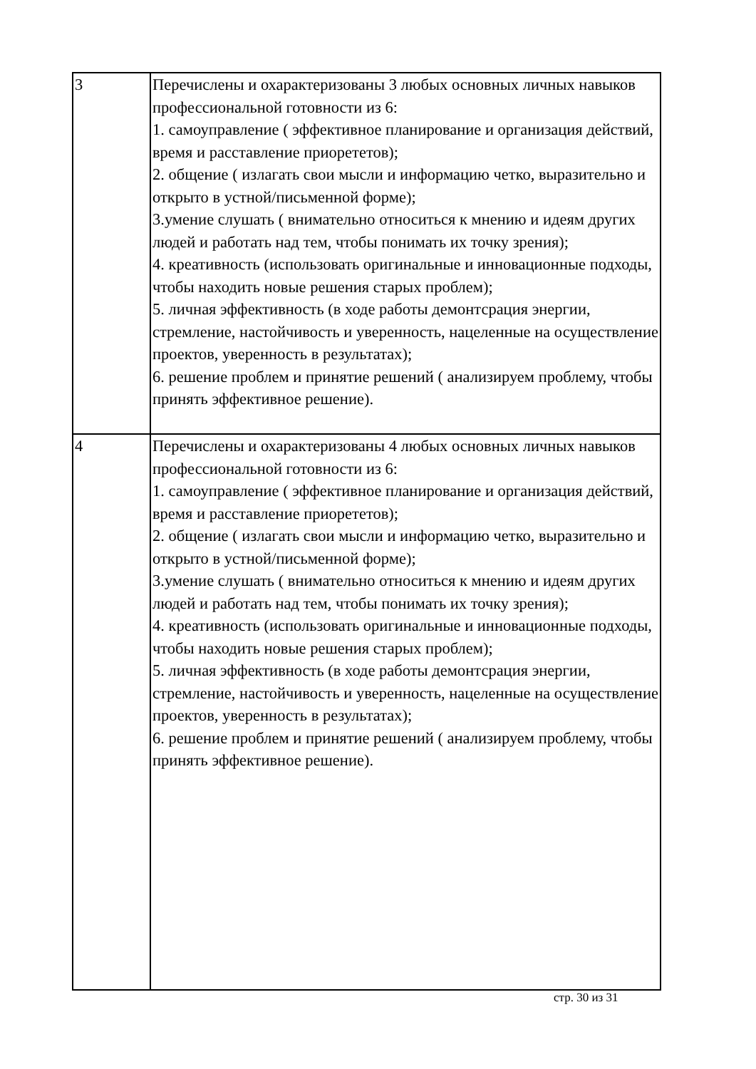| 3 | Перечислены и охарактеризованы 3 любых основных личных навыков профессиональной готовности из 6: 1. самоуправление ( эффективное планирование и организация действий, время и расставление приорететов); 2. общение ( излагать свои мысли и информацию четко, выразительно и открыто в устной/письменной форме); 3.умение слушать ( внимательно относиться к мнению и идеям других людей и работать над тем, чтобы понимать их точку зрения); 4. креативность (использовать оригинальные и инновационные подходы, чтобы находить новые решения старых проблем); 5. личная эффективность (в ходе работы демонтсрация энергии, стремление, настойчивость и уверенность, нацеленные на осуществление проектов, уверенность в результатах); 6. решение проблем и принятие решений ( анализируем проблему, чтобы принять эффективное решение). |
| 4 | Перечислены и охарактеризованы 4 любых основных личных навыков профессиональной готовности из 6: 1. самоуправление ( эффективное планирование и организация действий, время и расставление приорететов); 2. общение ( излагать свои мысли и информацию четко, выразительно и открыто в устной/письменной форме); 3.умение слушать ( внимательно относиться к мнению и идеям других людей и работать над тем, чтобы понимать их точку зрения); 4. креативность (использовать оригинальные и инновационные подходы, чтобы находить новые решения старых проблем); 5. личная эффективность (в ходе работы демонтсрация энергии, стремление, настойчивость и уверенность, нацеленные на осуществление проектов, уверенность в результатах); 6. решение проблем и принятие решений ( анализируем проблему, чтобы принять эффективное решение). |
стр. 30 из 31